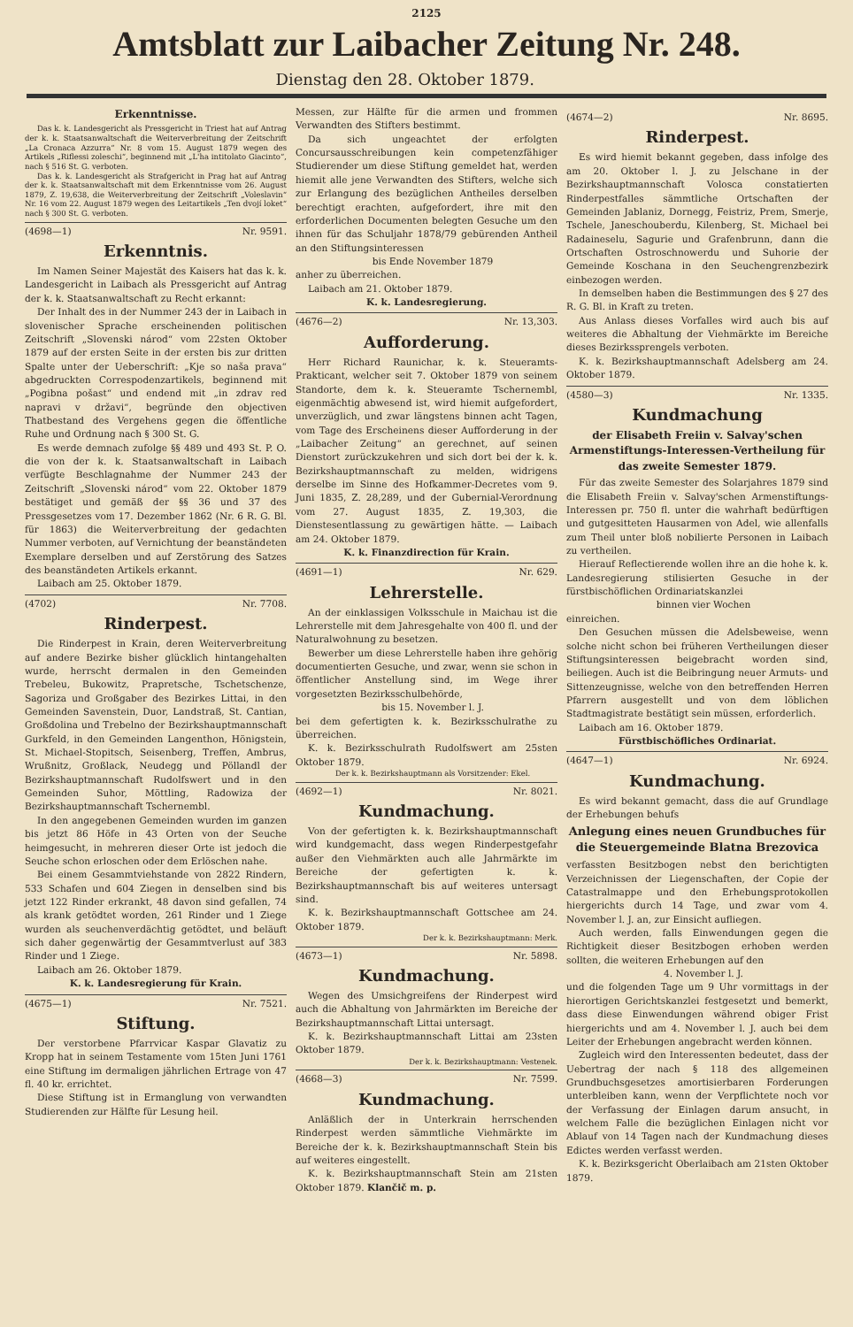2125
Amtsblatt zur Laibacher Zeitung Nr. 248.
Dienstag den 28. Oktober 1879.
Erkenntnisse.
Das k. k. Landesgericht als Pressgericht in Triest hat auf Antrag der k. k. Staatsanwaltschaft die Weiterverbreitung der Zeitschrift „La Cronaca Azzurra“ Nr. 8 vom 15. August 1879 wegen des Artikels „Riflessi zoleschi“, beginnend mit „L'ha intitolato Giacinto“, nach § 516 St. G. verboten.
Das k. k. Landesgericht als Strafgericht in Prag hat auf Antrag der k. k. Staatsanwaltschaft mit dem Erkenntnisse vom 26. August 1879, Z. 19,638, die Weiterverbreitung der Zeitschrift „Voleslavin“ Nr. 16 vom 22. August 1879 wegen des Leitartikels „Ten dvojí loket“ nach § 300 St. G. verboten.
(4698—1) Nr. 9591.
Erkenntnis.
Im Namen Seiner Majestät des Kaisers hat das k. k. Landesgericht in Laibach als Pressgericht auf Antrag der k. k. Staatsanwaltschaft zu Recht erkannt:
Der Inhalt des in der Nummer 243 der in Laibach in slovenischer Sprache erscheinenden politischen Zeitschrift „Slovenski národ“ vom 22sten Oktober 1879 auf der ersten Seite in der ersten bis zur dritten Spalte unter der Ueberschrift: „Kje so naša prava“ abgedruckten Correspodenzartikels, beginnend mit „Pogibna pošast“ und endend mit „in zdrav red napravi v državi“, begründe den objectiven Thatbestand des Vergehens gegen die öffentliche Ruhe und Ordnung nach § 300 St. G.
Es werde demnach zufolge §§ 489 und 493 St. P. O. die von der k. k. Staatsanwaltschaft in Laibach verfügte Beschlagnahme der Nummer 243 der Zeitschrift „Slovenski národ“ vom 22. Oktober 1879 bestätiget und gemäß der §§ 36 und 37 des Pressgesetzes vom 17. Dezember 1862 (Nr. 6 R. G. Bl. für 1863) die Weiterverbreitung der gedachten Nummer verboten, auf Vernichtung der beanständeten Exemplare derselben und auf Zerstörung des Satzes des beanständeten Artikels erkannt.
Laibach am 25. Oktober 1879.
(4702) Nr. 7708.
Rinderpest.
Die Rinderpest in Krain, deren Weiterverbreitung auf andere Bezirke bisher glücklich hintangehalten wurde, herrscht dermalen in den Gemeinden Trebeleu, Bukowitz, Prapretsche, Tschetschenze, Sagoriza und Großgaber des Bezirkes Littai, in den Gemeinden Savenstein, Duor, Landstraß, St. Cantian, Großdolina und Trebelno der Bezirkshauptmannschaft Gurkfeld, in den Gemeinden Langenthon, Hönigstein, St. Michael-Stopitsch, Seisenberg, Treffen, Ambrus, Wrußnitz, Großlack, Neudegg und Pöllandl der Bezirkshauptmannschaft Rudolfswert und in den Gemeinden Suhor, Möttling, Radowiza der Bezirkshauptmannschaft Tschernembl.
In den angegebenen Gemeinden wurden im ganzen bis jetzt 86 Höfe in 43 Orten von der Seuche heimgesucht, in mehreren dieser Orte ist jedoch die Seuche schon erloschen oder dem Erlöschen nahe.
Bei einem Gesammtviehstande von 2822 Rindern, 533 Schafen und 604 Ziegen in denselben sind bis jetzt 122 Rinder erkrankt, 48 davon sind gefallen, 74 als krank getödtet worden, 261 Rinder und 1 Ziege wurden als seuchenverdächtig getödtet, und beläuft sich daher gegenwärtig der Gesammtverlust auf 383 Rinder und 1 Ziege.
Laibach am 26. Oktober 1879.
K. k. Landesregierung für Krain.
(4675—1) Nr. 7521.
Stiftung.
Der verstorbene Pfarrvicar Kaspar Glavatiz zu Kropp hat in seinem Testamente vom 15ten Juni 1761 eine Stiftung im dermaligen jährlichen Ertrage von 47 fl. 40 kr. errichtet.
Diese Stiftung ist in Ermanglung von verwandten Studierenden zur Hälfte für Lesung heil.
Messen, zur Hälfte für die armen und frommen Verwandten des Stifters bestimmt.
Da sich ungeachtet der erfolgten Concursausschreibungen kein competenzfähiger Studierender um diese Stiftung gemeldet hat, werden hiemit alle jene Verwandten des Stifters, welche sich zur Erlangung des bezüglichen Antheiles derselben berechtigt erachten, aufgefordert, ihre mit den erforderlichen Documenten belegten Gesuche um den ihnen für das Schuljahr 1878/79 gebürenden Antheil an den Stiftungsinteressen
bis Ende November 1879
anher zu überreichen.
Laibach am 21. Oktober 1879.
K. k. Landesregierung.
(4676—2) Nr. 13,303.
Aufforderung.
Herr Richard Raunichar, k. k. Steueramts-Prakticant, welcher seit 7. Oktober 1879 von seinem Standorte, dem k. k. Steueramte Tschernembl, eigenmächtig abwesend ist, wird hiemit aufgefordert, unverzüglich, und zwar längstens binnen acht Tagen, vom Tage des Erscheinens dieser Aufforderung in der „Laibacher Zeitung“ an gerechnet, auf seinen Dienstort zurückzukehren und sich dort bei der k. k. Bezirkshauptmannschaft zu melden, widrigens derselbe im Sinne des Hofkammer-Decretes vom 9. Juni 1835, Z. 28,289, und der Gubernial-Verordnung vom 27. August 1835, Z. 19,303, die Dienstesentlassung zu gewärtigen hätte. — Laibach am 24. Oktober 1879.
K. k. Finanzdirection für Krain.
(4691—1) Nr. 629.
Lehrerstelle.
An der einklassigen Volksschule in Maichau ist die Lehrerstelle mit dem Jahresgehalte von 400 fl. und der Naturalwohnung zu besetzen.
Bewerber um diese Lehrerstelle haben ihre gehörig documentierten Gesuche, und zwar, wenn sie schon in öffentlicher Anstellung sind, im Wege ihrer vorgesetzten Bezirksschulbehörde,
bis 15. November l. J.
bei dem gefertigten k. k. Bezirksschulrathe zu überreichen.
K. k. Bezirksschulrath Rudolfswert am 25sten Oktober 1879.
Der k. k. Bezirkshauptmann als Vorsitzender: Ekel.
(4692—1) Nr. 8021.
Kundmachung.
Von der gefertigten k. k. Bezirkshauptmannschaft wird kundgemacht, dass wegen Rinderpestgefahr außer den Viehmärkten auch alle Jahrmärkte im Bereiche der gefertigten k. k. Bezirkshauptmannschaft bis auf weiteres untersagt sind.
K. k. Bezirkshauptmannschaft Gottschee am 24. Oktober 1879.
Der k. k. Bezirkshauptmann: Merk.
(4673—1) Nr. 5898.
Kundmachung.
Wegen des Umsichgreifens der Rinderpest wird auch die Abhaltung von Jahrmärkten im Bereiche der Bezirkshauptmannschaft Littai untersagt.
K. k. Bezirkshauptmannschaft Littai am 23sten Oktober 1879.
Der k. k. Bezirkshauptmann: Vestenek.
(4668—3) Nr. 7599.
Kundmachung.
Anläßlich der in Unterkrain herrschenden Rinderpest werden sämmtliche Viehmärkte im Bereiche der k. k. Bezirkshauptmannschaft Stein bis auf weiteres eingestellt.
K. k. Bezirkshauptmannschaft Stein am 21sten Oktober 1879. Klančič m. p.
(4674—2) Nr. 8695.
Rinderpest.
Es wird hiemit bekannt gegeben, dass infolge des am 20. Oktober l. J. zu Jelschane in der Bezirkshauptmannschaft Volosca constatierten Rinderpestfalles sämmtliche Ortschaften der Gemeinden Jablaniz, Dornegg, Feistriz, Prem, Smerje, Tschele, Janeschouberdu, Kilenberg, St. Michael bei Radaineselu, Sagurie und Grafenbrunn, dann die Ortschaften Ostroschnowerdu und Suhorie der Gemeinde Koschana in den Seuchengrenzbezirk einbezogen werden.
In demselben haben die Bestimmungen des § 27 des R. G. Bl. in Kraft zu treten.
Aus Anlass dieses Vorfalles wird auch bis auf weiteres die Abhaltung der Viehmärkte im Bereiche dieses Bezirkssprengels verboten.
K. k. Bezirkshauptmannschaft Adelsberg am 24. Oktober 1879.
(4580—3) Nr. 1335.
Kundmachung
der Elisabeth Freiin v. Salvay'schen Armenstiftungs-Interessen-Vertheilung für das zweite Semester 1879.
Für das zweite Semester des Solarjahres 1879 sind die Elisabeth Freiin v. Salvay'schen Armenstiftungs-Interessen pr. 750 fl. unter die wahrhaft bedürftigen und gutgesitteten Hausarmen von Adel, wie allenfalls zum Theil unter bloß nobilierte Personen in Laibach zu vertheilen.
Hierauf Reflectierende wollen ihre an die hohe k. k. Landesregierung stilisierten Gesuche in der fürstbischöflichen Ordinariatskanzlei
binnen vier Wochen
einreichen.
Den Gesuchen müssen die Adelsbeweise, wenn solche nicht schon bei früheren Vertheilungen dieser Stiftungsinteressen beigebracht worden sind, beiliegen. Auch ist die Beibringung neuer Armuts- und Sittenzeugnisse, welche von den betreffenden Herren Pfarrern ausgestellt und von dem löblichen Stadtmagistrate bestätigt sein müssen, erforderlich.
Laibach am 16. Oktober 1879.
Fürstbischöfliches Ordinariat.
(4647—1) Nr. 6924.
Kundmachung.
Es wird bekannt gemacht, dass die auf Grundlage der Erhebungen behufs
Anlegung eines neuen Grundbuches für die Steuergemeinde Blatna Brezovica
verfassten Besitzbogen nebst den berichtigten Verzeichnissen der Liegenschaften, der Copie der Catastralmappe und den Erhebungsprotokollen hiergerichts durch 14 Tage, und zwar vom 4. November l. J. an, zur Einsicht aufliegen.
Auch werden, falls Einwendungen gegen die Richtigkeit dieser Besitzbogen erhoben werden sollten, die weiteren Erhebungen auf den
4. November l. J.
und die folgenden Tage um 9 Uhr vormittags in der hierortigen Gerichtskanzlei festgesetzt und bemerkt, dass diese Einwendungen während obiger Frist hiergerichts und am 4. November l. J. auch bei dem Leiter der Erhebungen angebracht werden können.
Zugleich wird den Interessenten bedeutet, dass der Uebertrag der nach § 118 des allgemeinen Grundbuchsgesetzes amortisierbaren Forderungen unterbleiben kann, wenn der Verpflichtete noch vor der Verfassung der Einlagen darum ansucht, in welchem Falle die bezüglichen Einlagen nicht vor Ablauf von 14 Tagen nach der Kundmachung dieses Edictes werden verfasst werden.
K. k. Bezirksgericht Oberlaibach am 21sten Oktober 1879.